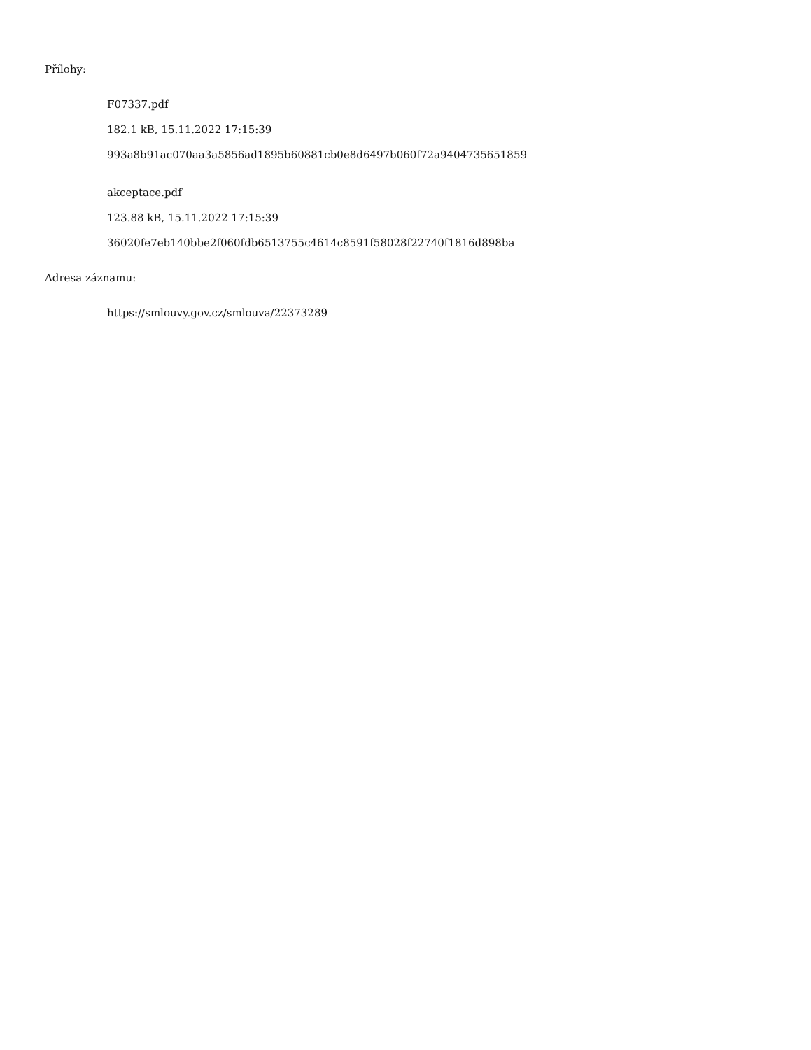Přílohy:
F07337.pdf
182.1 kB, 15.11.2022 17:15:39
993a8b91ac070aa3a5856ad1895b60881cb0e8d6497b060f72a9404735651859
akceptace.pdf
123.88 kB, 15.11.2022 17:15:39
36020fe7eb140bbe2f060fdb6513755c4614c8591f58028f22740f1816d898ba
Adresa záznamu:
https://smlouvy.gov.cz/smlouva/22373289